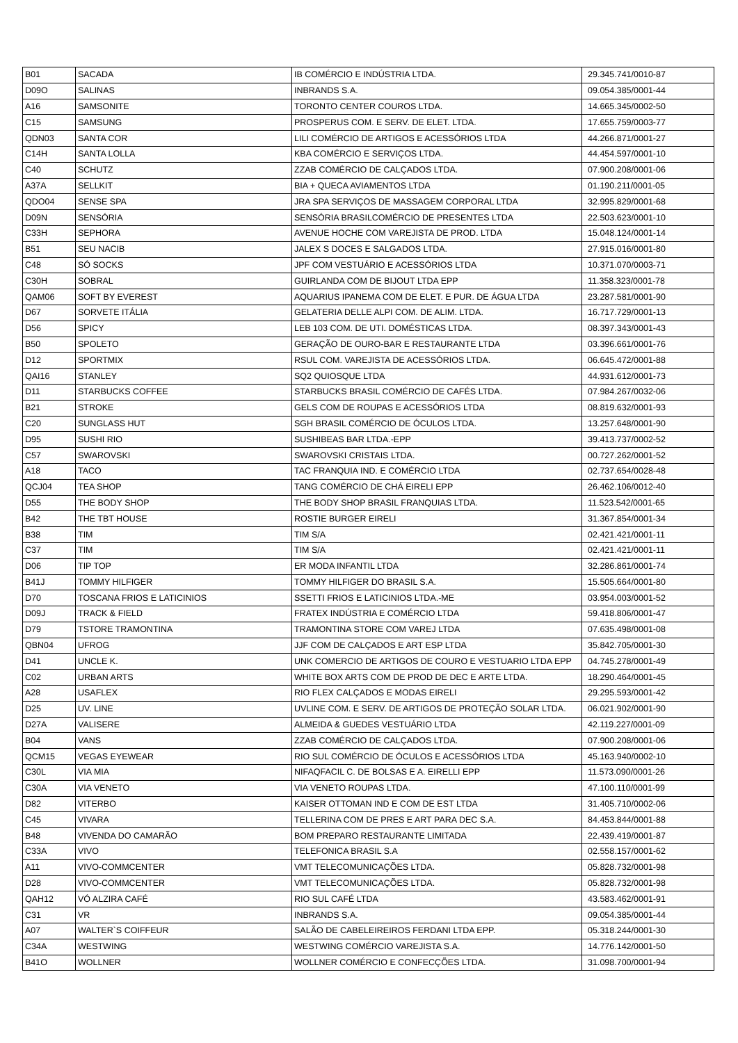| B01 | SACADA | IB COMÉRCIO E INDÚSTRIA LTDA. | 29.345.741/0010-87 |
| D09O | SALINAS | INBRANDS S.A. | 09.054.385/0001-44 |
| A16 | SAMSONITE | TORONTO CENTER COUROS LTDA. | 14.665.345/0002-50 |
| C15 | SAMSUNG | PROSPERUS COM. E SERV. DE ELET. LTDA. | 17.655.759/0003-77 |
| QDN03 | SANTA COR | LILI COMÉRCIO DE ARTIGOS E ACESSÓRIOS LTDA | 44.266.871/0001-27 |
| C14H | SANTA LOLLA | KBA COMÉRCIO E SERVIÇOS LTDA. | 44.454.597/0001-10 |
| C40 | SCHUTZ | ZZAB COMÉRCIO DE CALÇADOS LTDA. | 07.900.208/0001-06 |
| A37A | SELLKIT | BIA + QUECA AVIAMENTOS LTDA | 01.190.211/0001-05 |
| QDO04 | SENSE SPA | JRA SPA SERVIÇOS DE MASSAGEM CORPORAL LTDA | 32.995.829/0001-68 |
| D09N | SENSÓRIA | SENSÓRIA BRASILCOMÉRCIO DE PRESENTES LTDA | 22.503.623/0001-10 |
| C33H | SEPHORA | AVENUE HOCHE COM VAREJISTA DE PROD. LTDA | 15.048.124/0001-14 |
| B51 | SEU NACIB | JALEX S DOCES E SALGADOS LTDA. | 27.915.016/0001-80 |
| C48 | SÓ SOCKS | JPF COM VESTUÁRIO E ACESSÓRIOS LTDA | 10.371.070/0003-71 |
| C30H | SOBRAL | GUIRLANDA COM DE BIJOUT LTDA EPP | 11.358.323/0001-78 |
| QAM06 | SOFT BY EVEREST | AQUARIUS IPANEMA COM DE ELET. E PUR. DE ÁGUA LTDA | 23.287.581/0001-90 |
| D67 | SORVETE ITÁLIA | GELATERIA DELLE ALPI COM. DE ALIM. LTDA. | 16.717.729/0001-13 |
| D56 | SPICY | LEB 103 COM. DE UTI. DOMÉSTICAS LTDA. | 08.397.343/0001-43 |
| B50 | SPOLETO | GERAÇÃO DE OURO-BAR E RESTAURANTE LTDA | 03.396.661/0001-76 |
| D12 | SPORTMIX | RSUL COM. VAREJISTA DE ACESSÓRIOS LTDA. | 06.645.472/0001-88 |
| QAI16 | STANLEY | SQ2 QUIOSQUE LTDA | 44.931.612/0001-73 |
| D11 | STARBUCKS COFFEE | STARBUCKS BRASIL COMÉRCIO DE CAFÉS LTDA. | 07.984.267/0032-06 |
| B21 | STROKE | GELS COM DE ROUPAS E ACESSÓRIOS LTDA | 08.819.632/0001-93 |
| C20 | SUNGLASS HUT | SGH BRASIL COMÉRCIO DE ÓCULOS LTDA. | 13.257.648/0001-90 |
| D95 | SUSHI RIO | SUSHIBEAS BAR LTDA.-EPP | 39.413.737/0002-52 |
| C57 | SWAROVSKI | SWAROVSKI CRISTAIS LTDA. | 00.727.262/0001-52 |
| A18 | TACO | TAC FRANQUIA IND. E COMÉRCIO LTDA | 02.737.654/0028-48 |
| QCJ04 | TEA SHOP | TANG COMÉRCIO DE CHÁ EIRELI EPP | 26.462.106/0012-40 |
| D55 | THE BODY SHOP | THE BODY SHOP BRASIL FRANQUIAS LTDA. | 11.523.542/0001-65 |
| B42 | THE TBT HOUSE | ROSTIE BURGER EIRELI | 31.367.854/0001-34 |
| B38 | TIM | TIM S/A | 02.421.421/0001-11 |
| C37 | TIM | TIM S/A | 02.421.421/0001-11 |
| D06 | TIP TOP | ER MODA INFANTIL LTDA | 32.286.861/0001-74 |
| B41J | TOMMY HILFIGER | TOMMY HILFIGER DO BRASIL S.A. | 15.505.664/0001-80 |
| D70 | TOSCANA FRIOS E LATICINIOS | SSETTI FRIOS E LATICINIOS LTDA.-ME | 03.954.003/0001-52 |
| D09J | TRACK & FIELD | FRATEX INDÚSTRIA E COMÉRCIO LTDA | 59.418.806/0001-47 |
| D79 | TSTORE TRAMONTINA | TRAMONTINA STORE COM VAREJ LTDA | 07.635.498/0001-08 |
| QBN04 | UFROG | JJF COM DE CALÇADOS E ART ESP LTDA | 35.842.705/0001-30 |
| D41 | UNCLE K. | UNK COMERCIO DE ARTIGOS DE COURO E VESTUARIO LTDA EPP | 04.745.278/0001-49 |
| C02 | URBAN ARTS | WHITE BOX ARTS COM DE PROD DE DEC E ARTE LTDA. | 18.290.464/0001-45 |
| A28 | USAFLEX | RIO FLEX CALÇADOS E MODAS EIRELI | 29.295.593/0001-42 |
| D25 | UV. LINE | UVLINE COM. E SERV. DE ARTIGOS DE PROTEÇÃO SOLAR LTDA. | 06.021.902/0001-90 |
| D27A | VALISERE | ALMEIDA & GUEDES VESTUÁRIO LTDA | 42.119.227/0001-09 |
| B04 | VANS | ZZAB COMÉRCIO DE CALÇADOS LTDA. | 07.900.208/0001-06 |
| QCM15 | VEGAS EYEWEAR | RIO SUL COMÉRCIO DE ÓCULOS E ACESSÓRIOS LTDA | 45.163.940/0002-10 |
| C30L | VIA MIA | NIFAQFACIL C. DE BOLSAS E A. EIRELLI EPP | 11.573.090/0001-26 |
| C30A | VIA VENETO | VIA VENETO ROUPAS LTDA. | 47.100.110/0001-99 |
| D82 | VITERBO | KAISER OTTOMAN IND E COM DE EST LTDA | 31.405.710/0002-06 |
| C45 | VIVARA | TELLERINA COM DE PRES E ART PARA DEC S.A. | 84.453.844/0001-88 |
| B48 | VIVENDA DO CAMARÃO | BOM PREPARO RESTAURANTE LIMITADA | 22.439.419/0001-87 |
| C33A | VIVO | TELEFONICA BRASIL S.A | 02.558.157/0001-62 |
| A11 | VIVO-COMMCENTER | VMT TELECOMUNICAÇÕES LTDA. | 05.828.732/0001-98 |
| D28 | VIVO-COMMCENTER | VMT TELECOMUNICAÇÕES LTDA. | 05.828.732/0001-98 |
| QAH12 | VÓ ALZIRA CAFÉ | RIO SUL CAFÉ LTDA | 43.583.462/0001-91 |
| C31 | VR | INBRANDS S.A. | 09.054.385/0001-44 |
| A07 | WALTER`S COIFFEUR | SALÃO DE CABELEIREIROS FERDANI LTDA EPP. | 05.318.244/0001-30 |
| C34A | WESTWING | WESTWING COMÉRCIO VAREJISTA S.A. | 14.776.142/0001-50 |
| B41O | WOLLNER | WOLLNER COMÉRCIO E CONFECÇÕES LTDA. | 31.098.700/0001-94 |